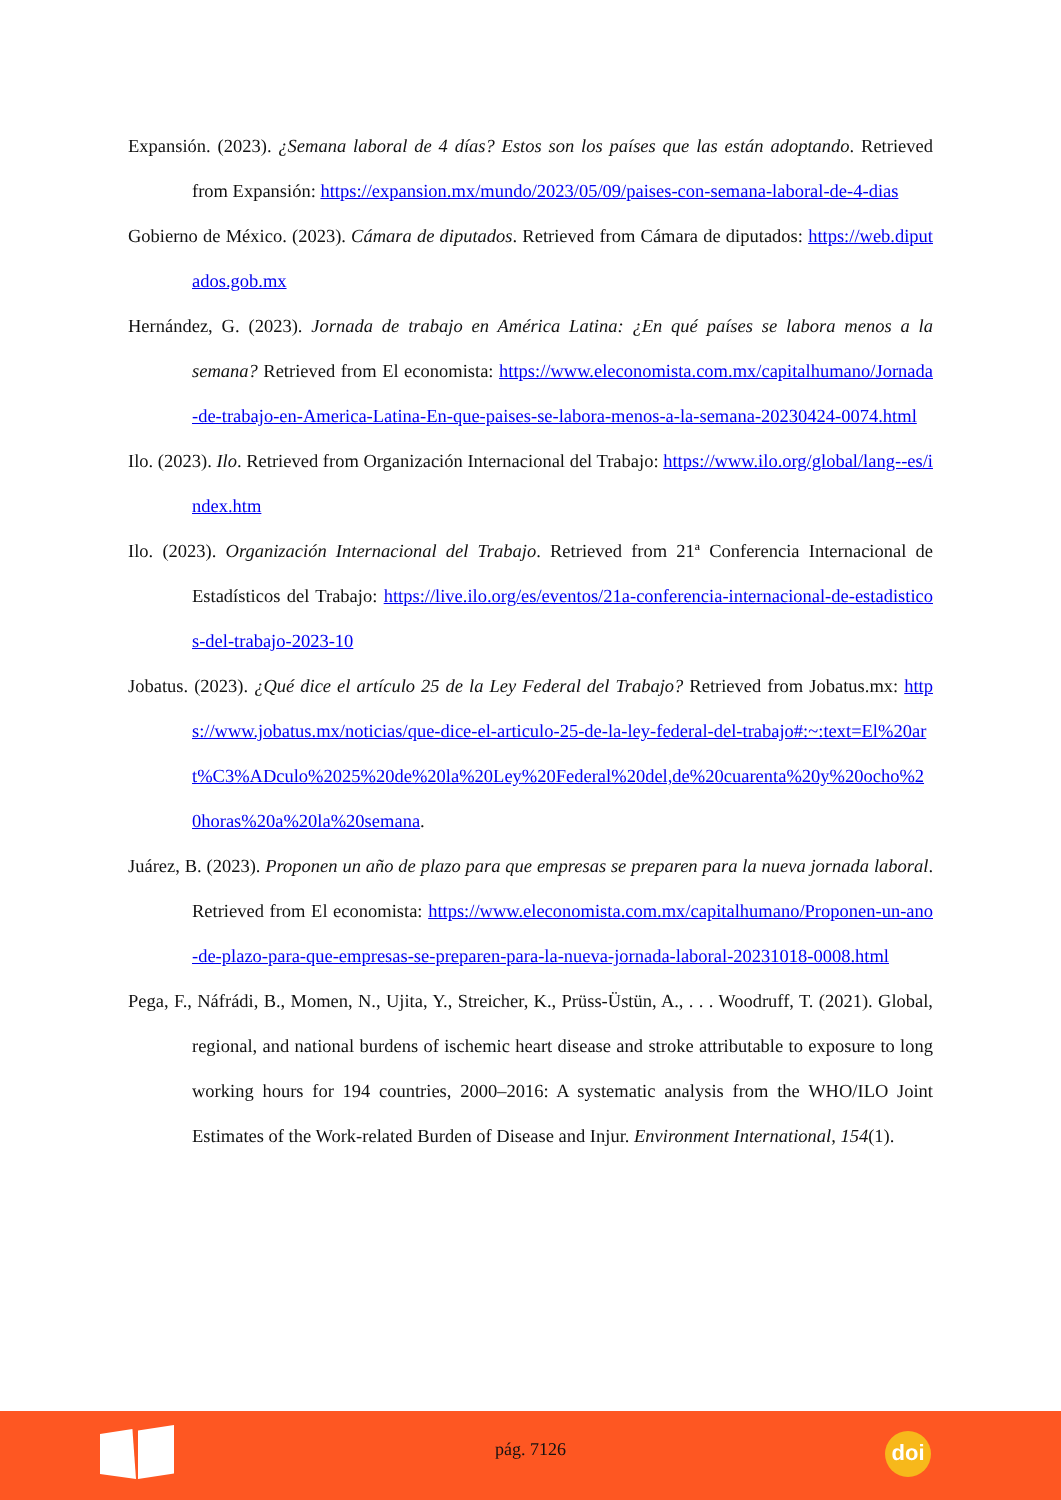Expansión. (2023). ¿Semana laboral de 4 días? Estos son los países que las están adoptando. Retrieved from Expansión: https://expansion.mx/mundo/2023/05/09/paises-con-semana-laboral-de-4-dias
Gobierno de México. (2023). Cámara de diputados. Retrieved from Cámara de diputados: https://web.diputados.gob.mx
Hernández, G. (2023). Jornada de trabajo en América Latina: ¿En qué países se labora menos a la semana? Retrieved from El economista: https://www.eleconomista.com.mx/capitalhumano/Jornada-de-trabajo-en-America-Latina-En-que-paises-se-labora-menos-a-la-semana-20230424-0074.html
Ilo. (2023). Ilo. Retrieved from Organización Internacional del Trabajo: https://www.ilo.org/global/lang--es/index.htm
Ilo. (2023). Organización Internacional del Trabajo. Retrieved from 21ª Conferencia Internacional de Estadísticos del Trabajo: https://live.ilo.org/es/eventos/21a-conferencia-internacional-de-estadisticos-del-trabajo-2023-10
Jobatus. (2023). ¿Qué dice el artículo 25 de la Ley Federal del Trabajo? Retrieved from Jobatus.mx: https://www.jobatus.mx/noticias/que-dice-el-articulo-25-de-la-ley-federal-del-trabajo#:~:text=El%20art%C3%ADculo%2025%20de%20la%20Ley%20Federal%20del,de%20cuarenta%20y%20ocho%20horas%20a%20la%20semana.
Juárez, B. (2023). Proponen un año de plazo para que empresas se preparen para la nueva jornada laboral. Retrieved from El economista: https://www.eleconomista.com.mx/capitalhumano/Proponen-un-ano-de-plazo-para-que-empresas-se-preparen-para-la-nueva-jornada-laboral-20231018-0008.html
Pega, F., Náfrádi, B., Momen, N., Ujita, Y., Streicher, K., Prüss-Üstün, A., . . . Woodruff, T. (2021). Global, regional, and national burdens of ischemic heart disease and stroke attributable to exposure to long working hours for 194 countries, 2000–2016: A systematic analysis from the WHO/ILO Joint Estimates of the Work-related Burden of Disease and Injur. Environment International, 154(1).
pág. 7126
doi